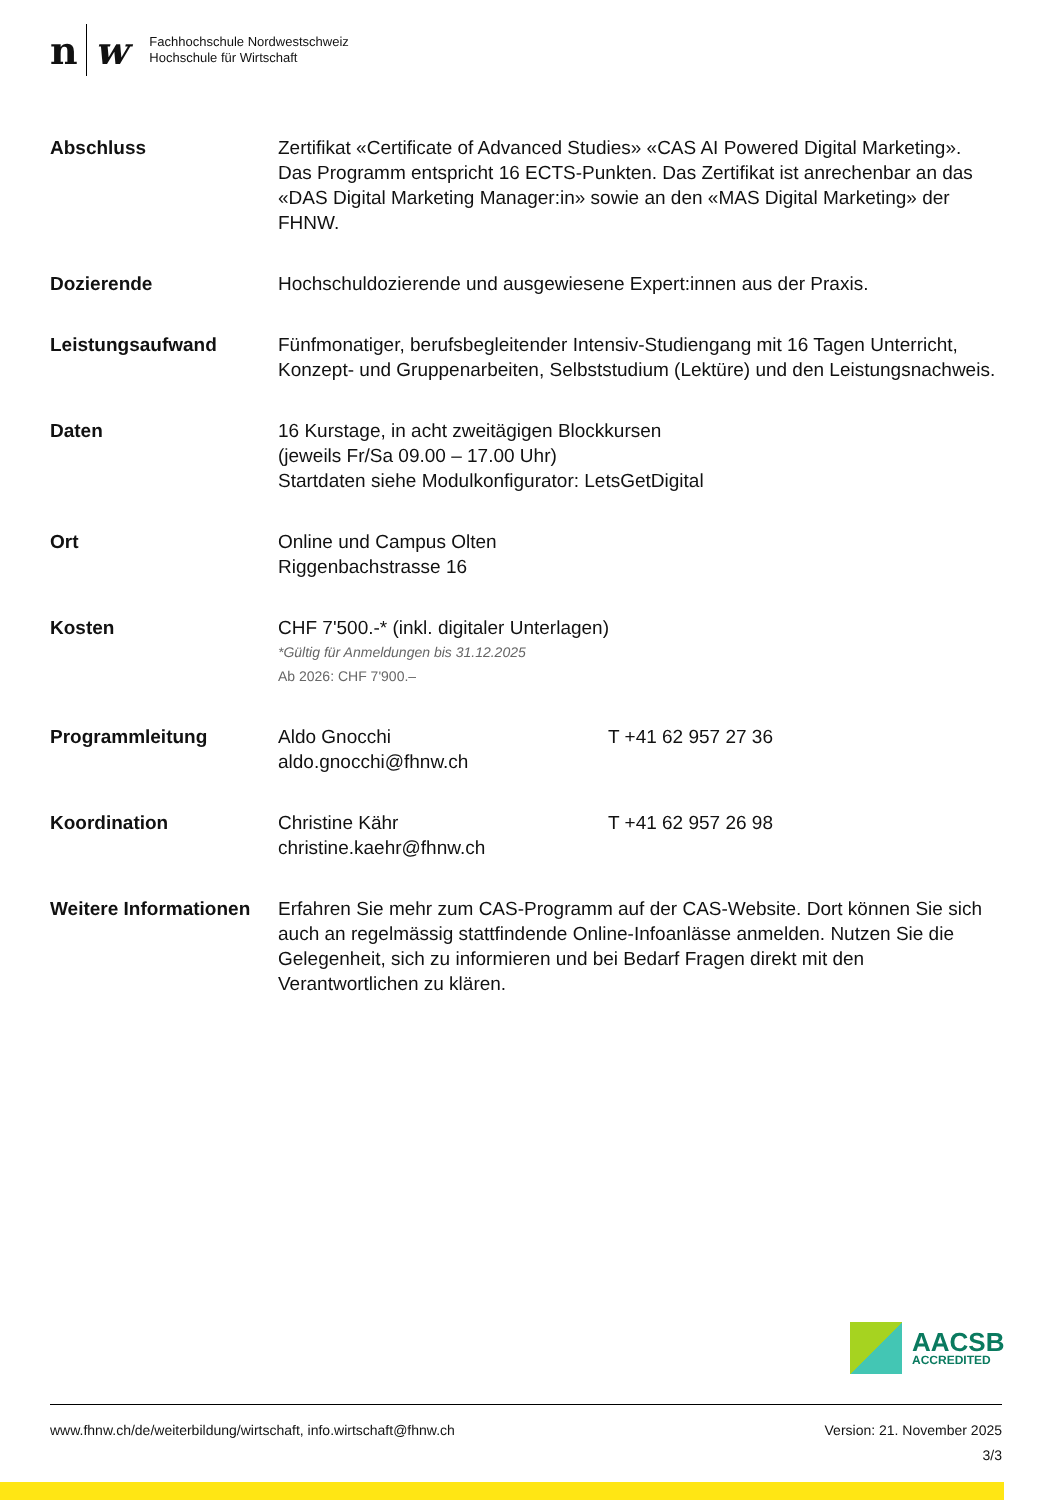n
w
Fachhochschule Nordwestschweiz
Hochschule für Wirtschaft
| Abschluss | Zertifikat «Certificate of Advanced Studies» «CAS AI Powered Digital Marketing». Das Programm entspricht 16 ECTS-Punkten. Das Zertifikat ist anrechenbar an das «DAS Digital Marketing Manager:in» sowie an den «MAS Digital Marketing» der FHNW. |
| Dozierende | Hochschuldozierende und ausgewiesene Expert:innen aus der Praxis. |
| Leistungsaufwand | Fünfmonatiger, berufsbegleitender Intensiv-Studiengang mit 16 Tagen Unterricht, Konzept- und Gruppenarbeiten, Selbststudium (Lektüre) und den Leistungsnachweis. |
| Daten | 16 Kurstage, in acht zweitägigen Blockkursen (jeweils Fr/Sa 09.00 – 17.00 Uhr) Startdaten siehe Modulkonfigurator: LetsGetDigital |
| Ort | Online und Campus Olten Riggenbachstrasse 16 |
| Kosten | CHF 7'500.-* (inkl. digitaler Unterlagen) *Gültig für Anmeldungen bis 31.12.2025 Ab 2026: CHF 7'900.– |
| Programmleitung | Aldo Gnocchi aldo.gnocchi@fhnw.ch T +41 62 957 27 36 |
| Koordination | Christine Kähr christine.kaehr@fhnw.ch T +41 62 957 26 98 |
| Weitere Informationen | Erfahren Sie mehr zum CAS-Programm auf der CAS-Website. Dort können Sie sich auch an regelmässig stattfindende Online-Infoanlässe anmelden. Nutzen Sie die Gelegenheit, sich zu informieren und bei Bedarf Fragen direkt mit den Verantwortlichen zu klären. |
AACSB
ACCREDITED
www.fhnw.ch/de/weiterbildung/wirtschaft, info.wirtschaft@fhnw.ch
Version: 21. November 2025
3/3